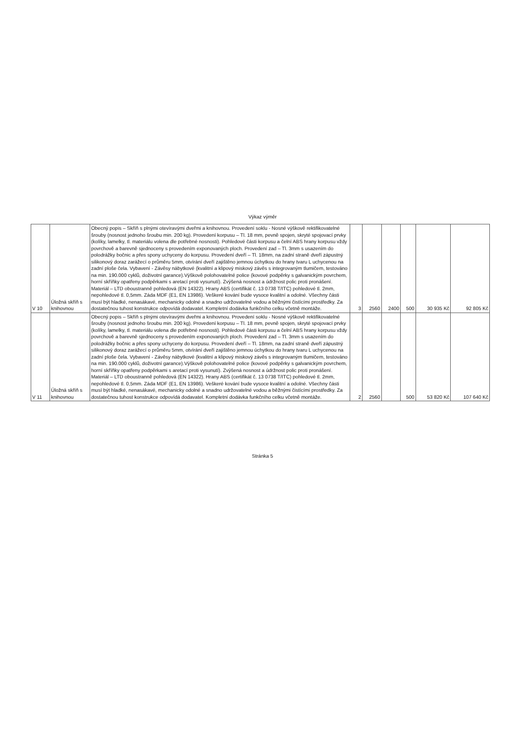Výkaz výměr
| V 10 | Úložná skříň s knihovnou | Obecný popis – Skříň s plnými otevíravými dveřmi a knihovnou. Provedení soklu - Nosné výškově rektifikovatelné šrouby (nosnost jednoho šroubu min. 200 kg). Provedení korpusu – Tl. 18 mm, pevně spojen, skryté spojovací prvky (kolíky, lamelky, tl. materiálu volena dle potřebné nosnosti). Pohledové části korpusu a čelní ABS hrany korpusu vždy povrchově a barevně sjednoceny s provedením exponovaných ploch. Provedení zad – Tl. 3mm s usazením do polodrážky bočnic a přes spony uchyceny do korpusu. Provedení dveří – Tl. 18mm, na zadní straně dveří zápustný silikonový doraz zarážecí o průměru 5mm, otvírání dveří zajištěno jemnou úchytkou do hrany tvaru L uchycenou na zadní ploše čela. Vybavení - Závěsy nábytkové (kvalitní a klipový miskový závěs s integrovaným tlumičem, testováno na min. 190.000 cyklů, doživotní garance).Výškově polohovatelné police (kovové podpěrky s galvanickým povrchem, horní skříňky opatřeny podpěrkami s aretací proti vysunutí). Zvýšená nosnost a údržnost polic proti pronášení. Materiál – LTD oboustranně pohledová (EN 14322). Hrany ABS (certifikát č. 13 0738 T/ITC) pohledové tl. 2mm, nepohledové tl. 0,5mm. Záda MDF (E1, EN 13986). Veškeré kování bude vysoce kvalitní a odolné. Všechny části musí být hladké, nenasákavé, mechanicky odolné a snadno udržovatelné vodou a běžnými čistícími prostředky. Za dostatečnou tuhost konstrukce odpovídá dodavatel. Kompletní dodávka funkčního celku včetně montáže. | 3 | 2560 | 2400 | 500 | 30 935 Kč | 92 805 Kč |
| V 11 | Úložná skříň s knihovnou | Obecný popis – Skříň s plnými otevíravými dveřmi a knihovnou. Provedení soklu - Nosné výškově rektifikovatelné šrouby (nosnost jednoho šroubu min. 200 kg). Provedení korpusu – Tl. 18 mm, pevně spojen, skryté spojovací prvky (kolíky, lamelky, tl. materiálu volena dle potřebné nosnosti). Pohledové části korpusu a čelní ABS hrany korpusu vždy povrchově a barevně sjednoceny s provedením exponovaných ploch. Provedení zad – Tl. 3mm s usazením do polodrážky bočnic a přes spony uchyceny do korpusu. Provedení dveří – Tl. 18mm, na zadní straně dveří zápustný silikonový doraz zarážecí o průměru 5mm, otvírání dveří zajištěno jemnou úchytkou do hrany tvaru L uchycenou na zadní ploše čela. Vybavení - Závěsy nábytkové (kvalitní a klipový miskový závěs s integrovaným tlumičem, testováno na min. 190.000 cyklů, doživotní garance).Výškově polohovatelné police (kovové podpěrky s galvanickým povrchem, horní skříňky opatřeny podpěrkami s aretací proti vysunutí). Zvýšená nosnost a údržnost polic proti pronášení. Materiál – LTD oboustranně pohledová (EN 14322). Hrany ABS (certifikát č. 13 0738 T/ITC) pohledové tl. 2mm, nepohledové tl. 0,5mm. Záda MDF (E1, EN 13986). Veškeré kování bude vysoce kvalitní a odolné. Všechny části musí být hladké, nenasákavé, mechanicky odolné a snadno udržovatelné vodou a běžnými čistícími prostředky. Za dostatečnou tuhost konstrukce odpovídá dodavatel. Kompletní dodávka funkčního celku včetně montáže. | 2 | 2560 | | 500 | 53 820 Kč | 107 640 Kč |
Stránka 5